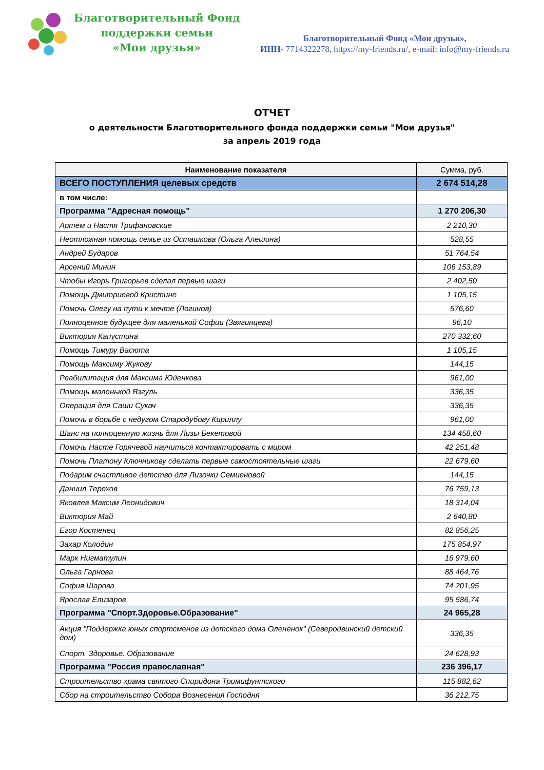Благотворительный Фонд
поддержки семьи
«Мои друзья»
Благотворительный Фонд «Мои друзья»,
ИНН- 7714322278, https://my-friends.ru/, e-mail: info@my-friends.ru
ОТЧЕТ
о деятельности Благотворительного фонда поддержки семьи "Мои друзья"
за апрель 2019 года
| Наименование показателя | Сумма, руб. |
| --- | --- |
| ВСЕГО ПОСТУПЛЕНИЯ целевых средств | 2 674 514,28 |
| в том числе: | |
| Программа "Адресная помощь" | 1 270 206,30 |
| Артём и Настя Трифановские | 2 210,30 |
| Неотложная помощь семье из Осташкова (Ольга Алешина) | 528,55 |
| Андрей Бударов | 51 764,54 |
| Арсений Минин | 106 153,89 |
| Чтобы Игорь Григорьев сделал первые шаги | 2 402,50 |
| Помощь Дмитриевой Кристине | 1 105,15 |
| Помочь Олегу на пути к мечте (Логинов) | 576,60 |
| Полноценное будущее для маленькой Софии (Звягинцева) | 96,10 |
| Виктория Капустина | 270 332,60 |
| Помощь Тимуру Васюта | 1 105,15 |
| Помощь Максиму Жукову | 144,15 |
| Реабилитация для Максима Юденкова | 961,00 |
| Помощь маленькой Язгуль | 336,35 |
| Операция для Саши Сукач | 336,35 |
| Помочь в борьбе с недугом Стародубову Кириллу | 961,00 |
| Шанс на полноценную жизнь для Лизы Бекетовой | 134 458,60 |
| Помочь Насте Горячевой научиться контактировать с миром | 42 251,48 |
| Помочь Платону Ключникову сделать первые самостоятельные шаги | 22 679,60 |
| Подарим счастливое детство для Лизочки Семиеновой | 144,15 |
| Даниил Терехов | 76 759,13 |
| Яковлев Максим Леонидович | 18 314,04 |
| Виктория Май | 2 640,80 |
| Егор Костенец | 82 856,25 |
| Захар Колодин | 175 854,97 |
| Марк Нигматулин | 16 979,60 |
| Ольга Гарнова | 88 464,76 |
| София Шарова | 74 201,95 |
| Ярослав Елизаров | 95 586,74 |
| Программа "Спорт.Здоровье.Образование" | 24 965,28 |
| Акция "Поддержка юных спортсменов из детского дома Олененок" (Северодвинский детский дом) | 336,35 |
| Спорт. Здоровье. Образование | 24 628,93 |
| Программа "Россия православная" | 236 396,17 |
| Строительство храма святого Спиридона Тримифунтского | 115 882,62 |
| Сбор на строительство Собора Вознесения Господня | 36 212,75 |